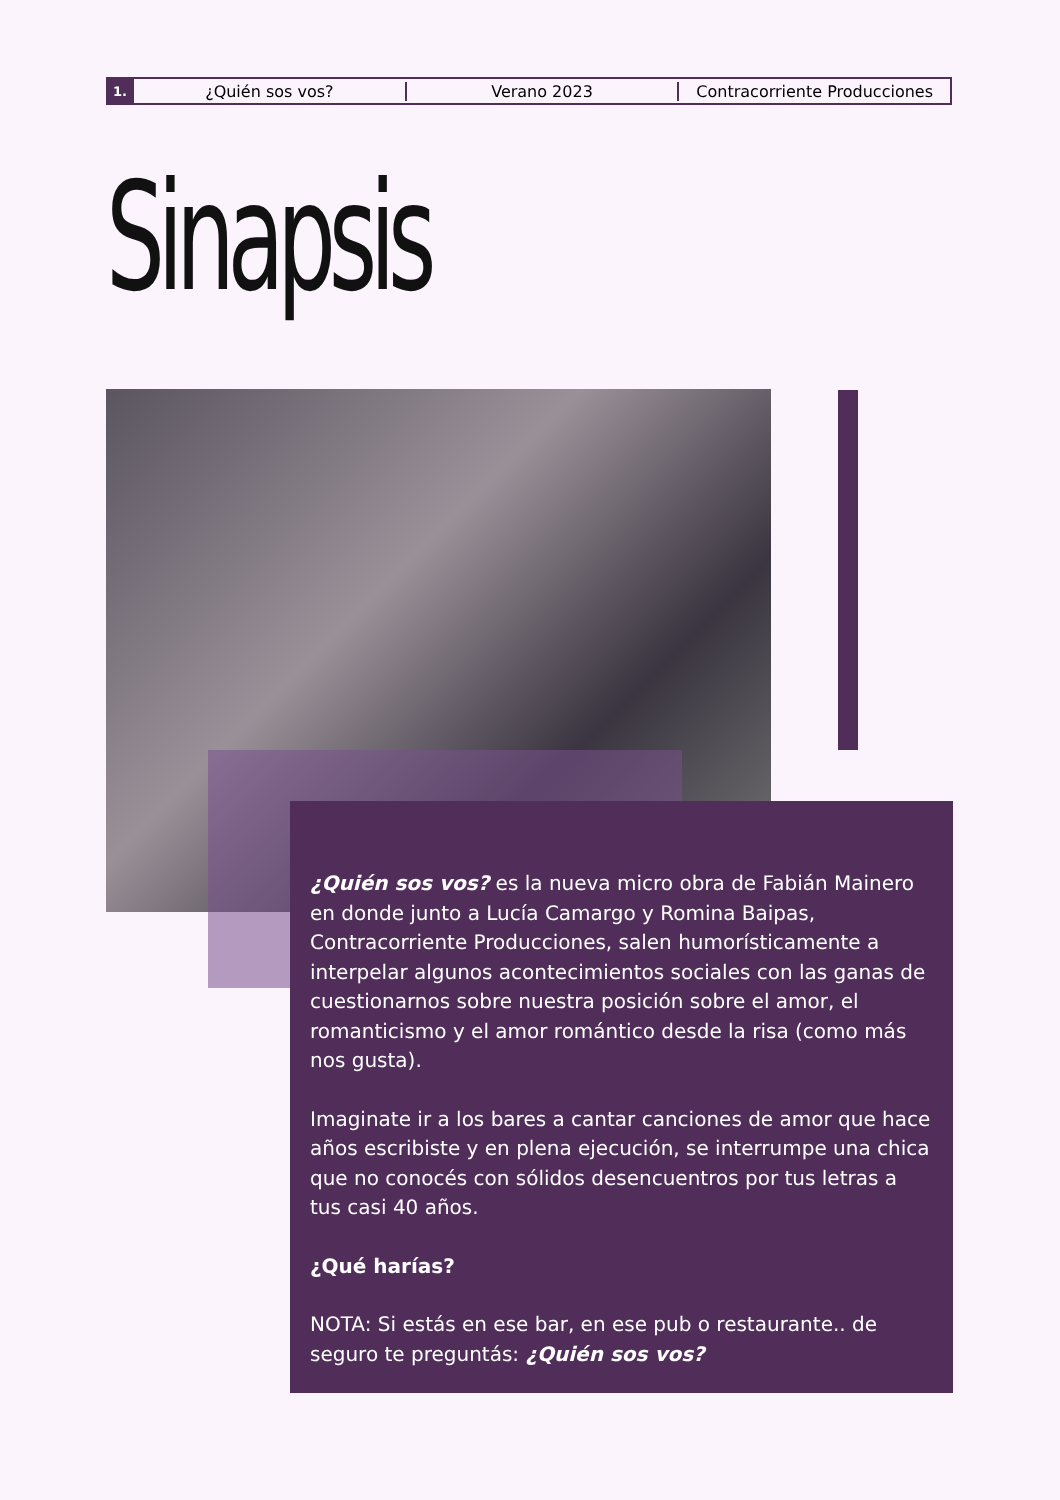1.
¿Quién sos vos? Verano 2023 Contracorriente Producciones
Sinapsis
¿Quién sos vos? es la nueva micro obra de Fabián Mainero en donde junto a Lucía Camargo y Romina Baipas, Contracorriente Producciones, salen humorísticamente a interpelar algunos acontecimientos sociales con las ganas de cuestionarnos sobre nuestra posición sobre el amor, el romanticismo y el amor romántico desde la risa (como más nos gusta).
Imaginate ir a los bares a cantar canciones de amor que hace años escribiste y en plena ejecución, se interrumpe una chica que no conocés con sólidos desencuentros por tus letras a tus casi 40 años.
¿Qué harías?
NOTA: Si estás en ese bar, en ese pub o restaurante.. de seguro te preguntás: ¿Quién sos vos?